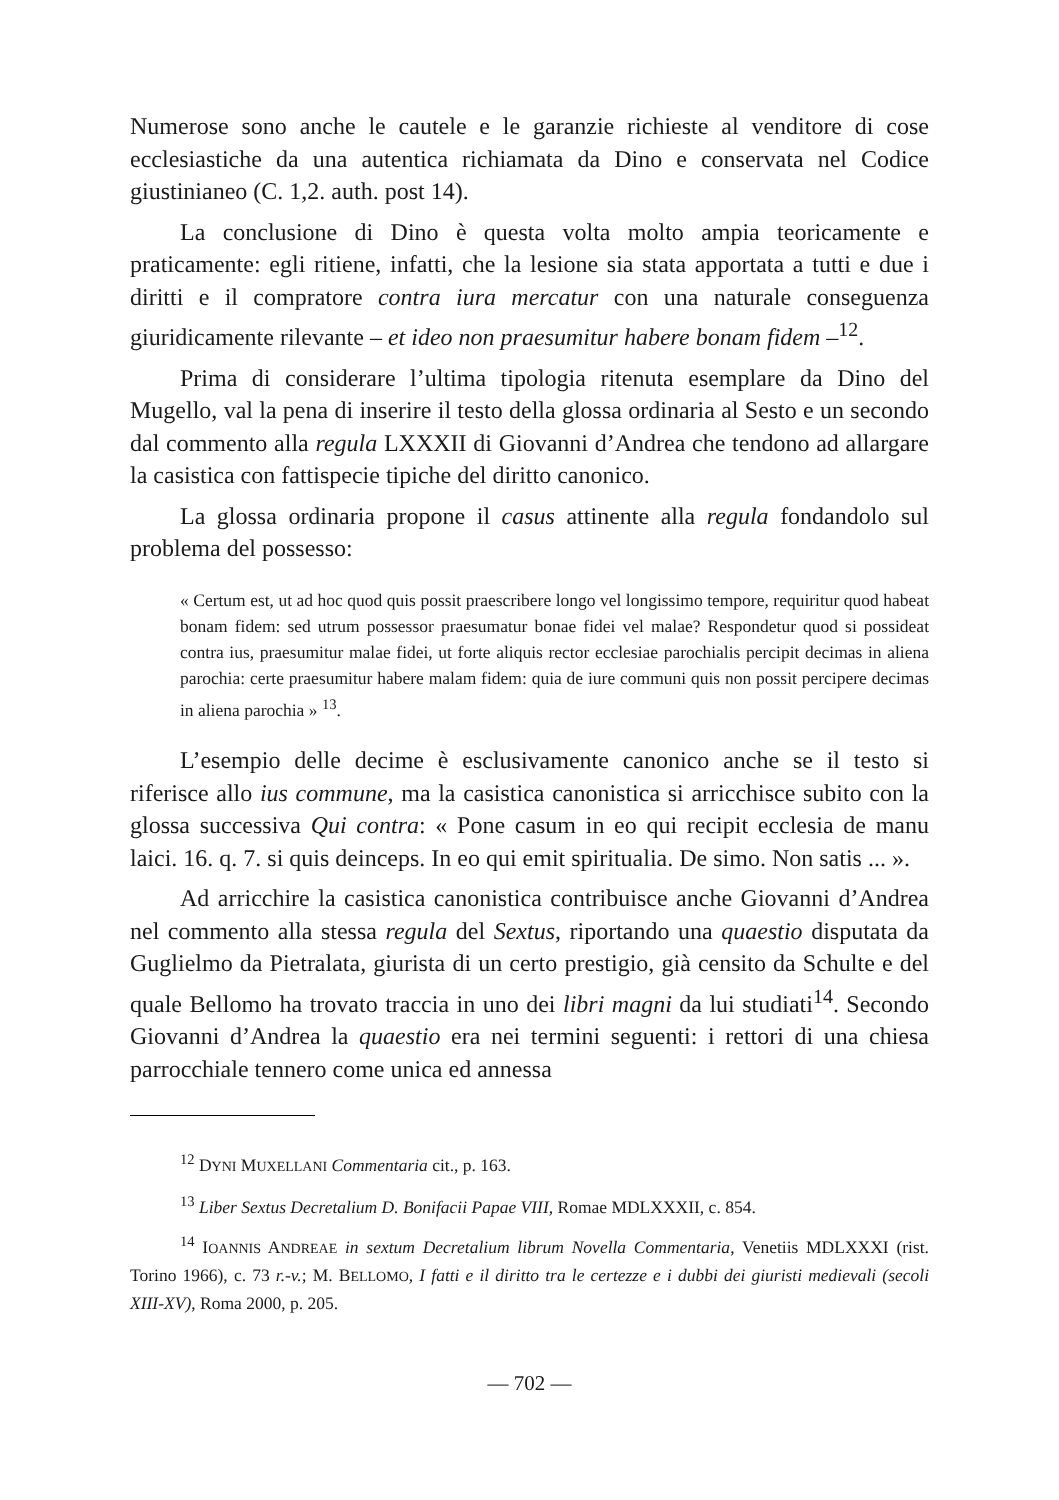Numerose sono anche le cautele e le garanzie richieste al venditore di cose ecclesiastiche da una autentica richiamata da Dino e conservata nel Codice giustinianeo (C. 1,2. auth. post 14).
La conclusione di Dino è questa volta molto ampia teoricamente e praticamente: egli ritiene, infatti, che la lesione sia stata apportata a tutti e due i diritti e il compratore contra iura mercatur con una naturale conseguenza giuridicamente rilevante – et ideo non praesumitur habere bonam fidem –<sup>12</sup>.
Prima di considerare l’ultima tipologia ritenuta esemplare da Dino del Mugello, val la pena di inserire il testo della glossa ordinaria al Sesto e un secondo dal commento alla regula LXXXII di Giovanni d’Andrea che tendono ad allargare la casistica con fattispecie tipiche del diritto canonico.
La glossa ordinaria propone il casus attinente alla regula fondandolo sul problema del possesso:
« Certum est, ut ad hoc quod quis possit praescribere longo vel longissimo tempore, requiritur quod habeat bonam fidem: sed utrum possessor praesumatur bonae fidei vel malae? Respondetur quod si possideat contra ius, praesumitur malae fidei, ut forte aliquis rector ecclesiae parochialis percipit decimas in aliena parochia: certe praesumitur habere malam fidem: quia de iure communi quis non possit percipere decimas in aliena parochia » <sup>13</sup>.
L’esempio delle decime è esclusivamente canonico anche se il testo si riferisce allo ius commune, ma la casistica canonistica si arricchisce subito con la glossa successiva Qui contra: « Pone casum in eo qui recipit ecclesia de manu laici. 16. q. 7. si quis deinceps. In eo qui emit spiritualia. De simo. Non satis ... ».
Ad arricchire la casistica canonistica contribuisce anche Giovanni d’Andrea nel commento alla stessa regula del Sextus, riportando una quaestio disputata da Guglielmo da Pietralata, giurista di un certo prestigio, già censito da Schulte e del quale Bellomo ha trovato traccia in uno dei libri magni da lui studiati<sup>14</sup>. Secondo Giovanni d’Andrea la quaestio era nei termini seguenti: i rettori di una chiesa parrocchiale tennero come unica ed annessa
<sup>12</sup> DYNI MUXELLANI Commentaria cit., p. 163.
<sup>13</sup> Liber Sextus Decretalium D. Bonifacii Papae VIII, Romae MDLXXXII, c. 854.
<sup>14</sup> IOANNIS ANDREAE in sextum Decretalium librum Novella Commentaria, Venetiis MDLXXXI (rist. Torino 1966), c. 73 r.-v.; M. BELLOMO, I fatti e il diritto tra le certezze e i dubbi dei giuristi medievali (secoli XIII-XV), Roma 2000, p. 205.
— 702 —